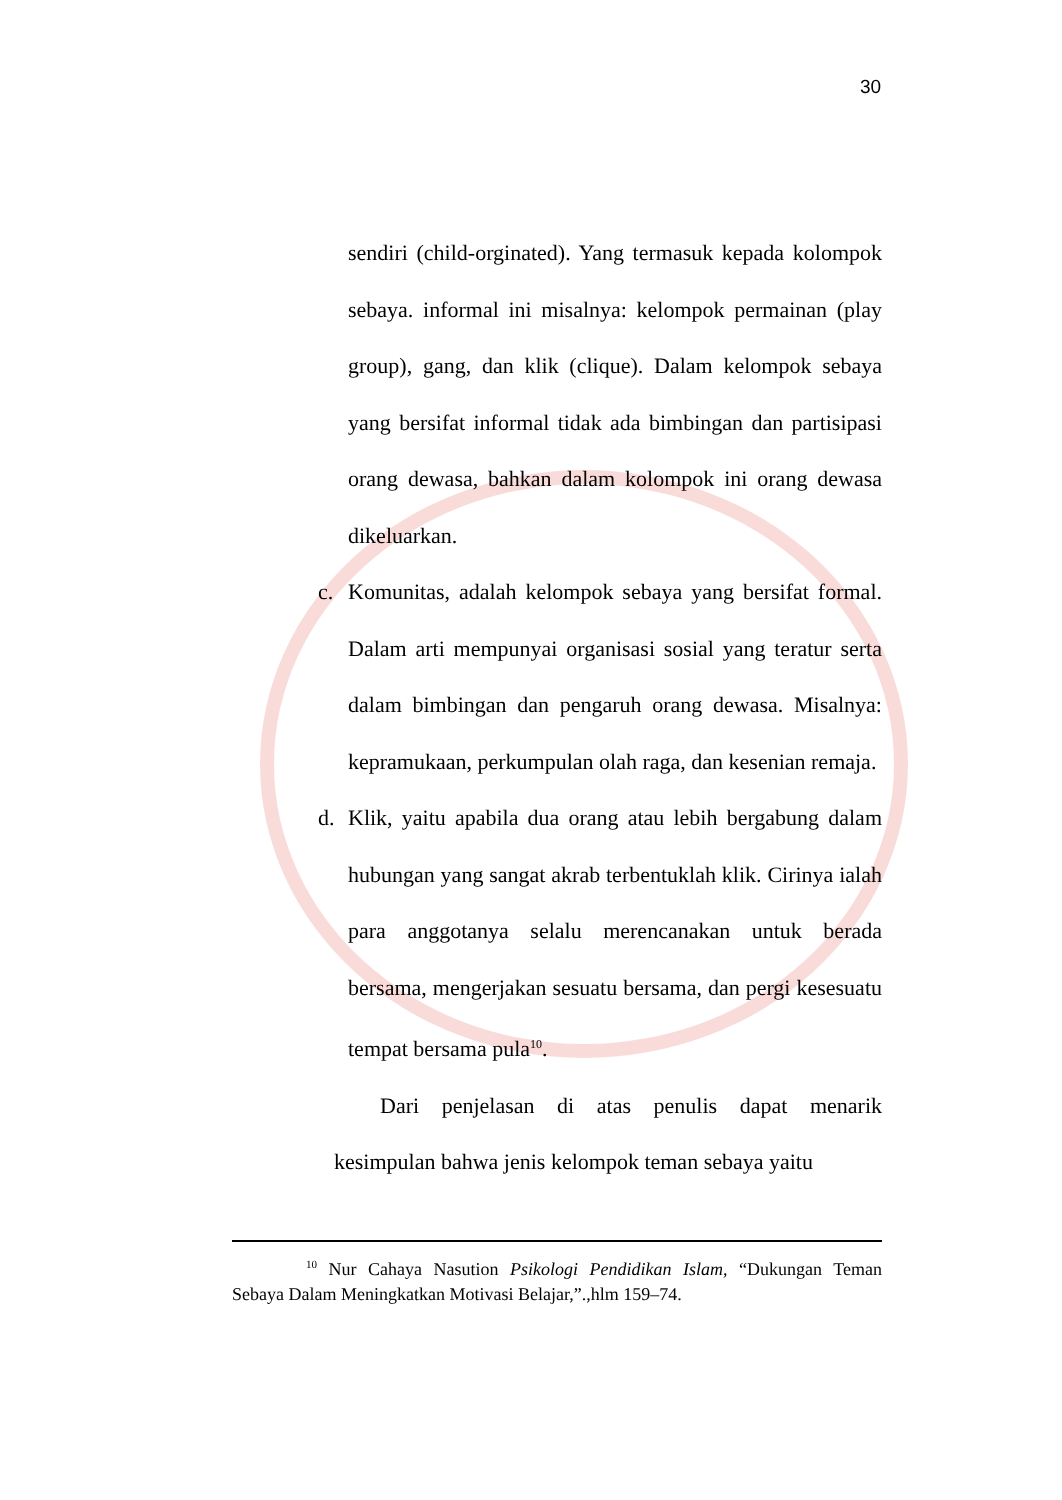30
sendiri (child-orginated). Yang termasuk kepada kolompok sebaya. informal ini misalnya: kelompok permainan (play group), gang, dan klik (clique). Dalam kelompok sebaya yang bersifat informal tidak ada bimbingan dan partisipasi orang dewasa, bahkan dalam kolompok ini orang dewasa dikeluarkan.
c. Komunitas, adalah kelompok sebaya yang bersifat formal. Dalam arti mempunyai organisasi sosial yang teratur serta dalam bimbingan dan pengaruh orang dewasa. Misalnya: kepramukaan, perkumpulan olah raga, dan kesenian remaja.
d. Klik, yaitu apabila dua orang atau lebih bergabung dalam hubungan yang sangat akrab terbentuklah klik. Cirinya ialah para anggotanya selalu merencanakan untuk berada bersama, mengerjakan sesuatu bersama, dan pergi kesesuatu tempat bersama pula<sup>10</sup>.
Dari penjelasan di atas penulis dapat menarik kesimpulan bahwa jenis kelompok teman sebaya yaitu
<sup>10</sup> Nur Cahaya Nasution Psikologi Pendidikan Islam, “Dukungan Teman Sebaya Dalam Meningkatkan Motivasi Belajar,”.,hlm 159–74.